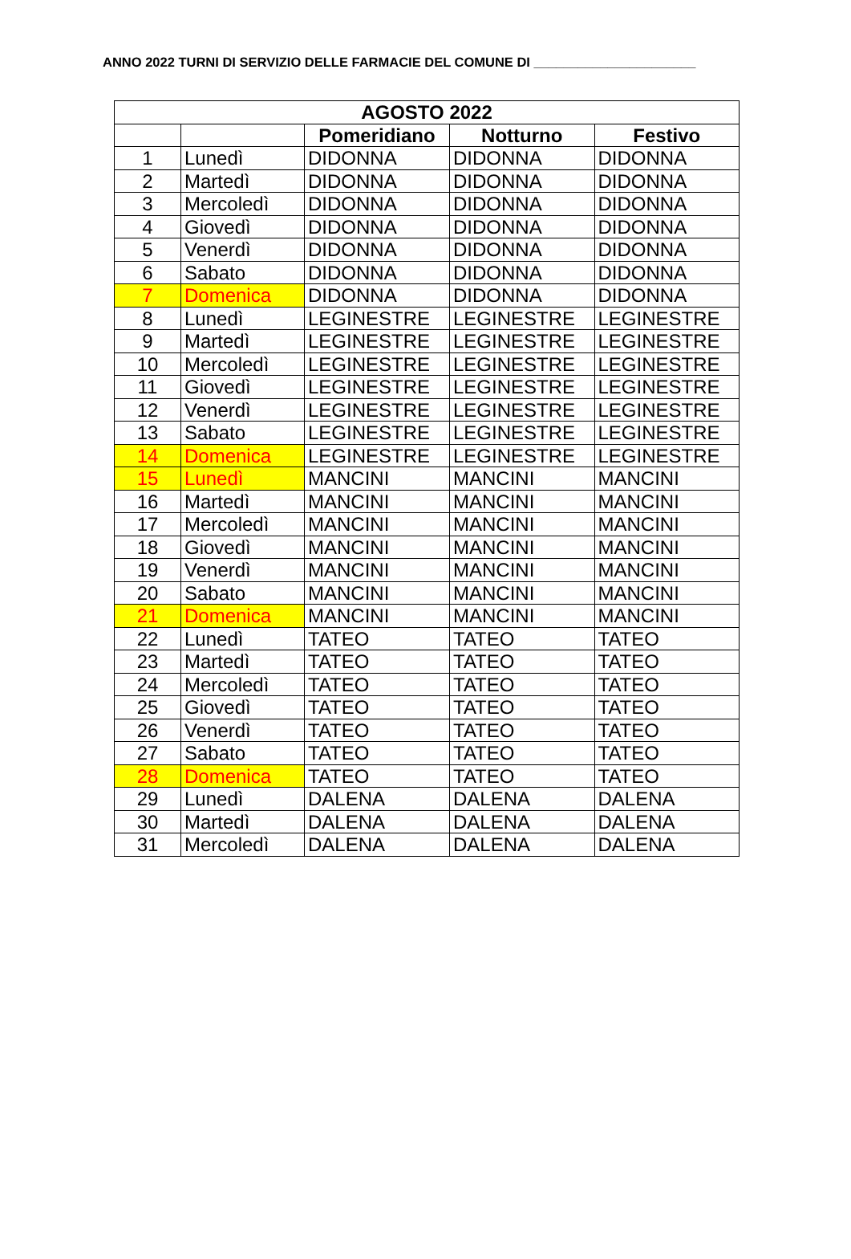ANNO 2022 TURNI DI SERVIZIO DELLE FARMACIE DEL COMUNE DI ______________________
| AGOSTO 2022 | | | | |
| --- | --- | --- | --- | --- |
| | | Pomeridiano | Notturno | Festivo |
| 1 | Lunedì | DIDONNA | DIDONNA | DIDONNA |
| 2 | Martedì | DIDONNA | DIDONNA | DIDONNA |
| 3 | Mercoledì | DIDONNA | DIDONNA | DIDONNA |
| 4 | Giovedì | DIDONNA | DIDONNA | DIDONNA |
| 5 | Venerdì | DIDONNA | DIDONNA | DIDONNA |
| 6 | Sabato | DIDONNA | DIDONNA | DIDONNA |
| 7 | Domenica | DIDONNA | DIDONNA | DIDONNA |
| 8 | Lunedì | LEGINESTRE | LEGINESTRE | LEGINESTRE |
| 9 | Martedì | LEGINESTRE | LEGINESTRE | LEGINESTRE |
| 10 | Mercoledì | LEGINESTRE | LEGINESTRE | LEGINESTRE |
| 11 | Giovedì | LEGINESTRE | LEGINESTRE | LEGINESTRE |
| 12 | Venerdì | LEGINESTRE | LEGINESTRE | LEGINESTRE |
| 13 | Sabato | LEGINESTRE | LEGINESTRE | LEGINESTRE |
| 14 | Domenica | LEGINESTRE | LEGINESTRE | LEGINESTRE |
| 15 | Lunedì | MANCINI | MANCINI | MANCINI |
| 16 | Martedì | MANCINI | MANCINI | MANCINI |
| 17 | Mercoledì | MANCINI | MANCINI | MANCINI |
| 18 | Giovedì | MANCINI | MANCINI | MANCINI |
| 19 | Venerdì | MANCINI | MANCINI | MANCINI |
| 20 | Sabato | MANCINI | MANCINI | MANCINI |
| 21 | Domenica | MANCINI | MANCINI | MANCINI |
| 22 | Lunedì | TATEO | TATEO | TATEO |
| 23 | Martedì | TATEO | TATEO | TATEO |
| 24 | Mercoledì | TATEO | TATEO | TATEO |
| 25 | Giovedì | TATEO | TATEO | TATEO |
| 26 | Venerdì | TATEO | TATEO | TATEO |
| 27 | Sabato | TATEO | TATEO | TATEO |
| 28 | Domenica | TATEO | TATEO | TATEO |
| 29 | Lunedì | DALENA | DALENA | DALENA |
| 30 | Martedì | DALENA | DALENA | DALENA |
| 31 | Mercoledì | DALENA | DALENA | DALENA |